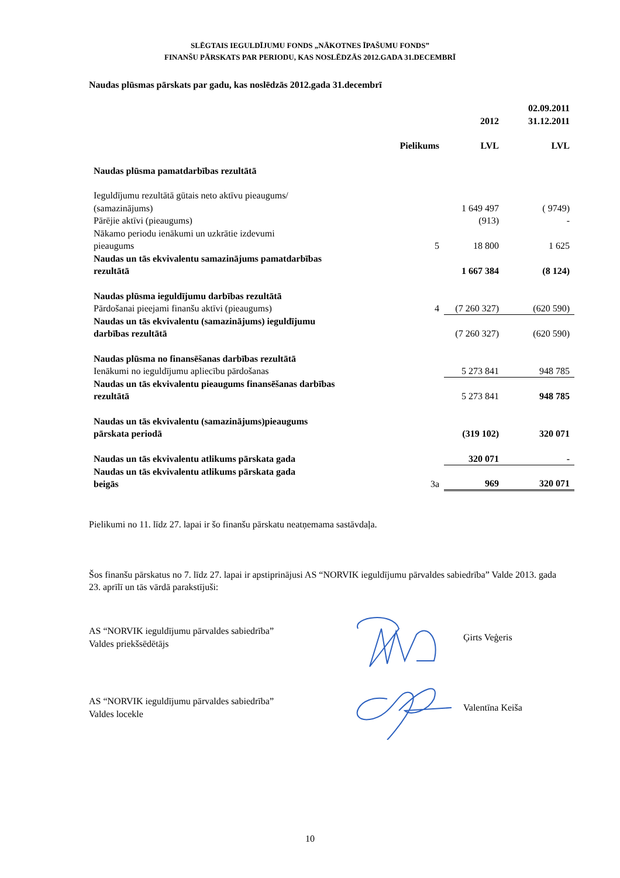SLĒGTAIS IEGULDĪJUMU FONDS „NĀKOTNES ĪPAŠUMU FONDS”
FINANŠU PĀRSKATS PAR PERIODU, KAS NOSLĒDZĀS 2012.GADA 31.DECEMBRĪ
Naudas plūsmas pārskats par gadu, kas noslēdzās 2012.gada 31.decembrī
| | | 2012 | 02.09.2011 31.12.2011 |
| | Pielikums | LVL | LVL |
| Naudas plūsma pamatdarbības rezultātā | | | |
| Ieguldījumu rezultātā gūtais neto aktīvu pieaugums/ (samazinājums) | | 1 649 497 | ( 9749) |
| Pārējie aktīvi (pieaugums) | | (913) | - |
| Nākamo periodu ienākumi un uzkrātie izdevumi pieaugums | 5 | 18 800 | 1 625 |
| Naudas un tās ekvivalentu samazinājums pamatdarbības rezultātā | | 1 667 384 | (8 124) |
| Naudas plūsma ieguldījumu darbības rezultātā Pārdošanai pieejami finanšu aktīvi (pieaugums) | 4 | (7 260 327) | (620 590) |
| Naudas un tās ekvivalentu (samazinājums) ieguldījumu darbības rezultātā | | (7 260 327) | (620 590) |
| Naudas plūsma no finansēšanas darbības rezultātā Ienākumi no ieguldījumu apliecību pārdošanas | | 5 273 841 | 948 785 |
| Naudas un tās ekvivalentu pieaugums finansēšanas darbības rezultātā | | 5 273 841 | 948 785 |
| Naudas un tās ekvivalentu (samazinājums)pieaugums pārskata periodā | | (319 102) | 320 071 |
| Naudas un tās ekvivalentu atlikums pārskata gada | | 320 071 | - |
| Naudas un tās ekvivalentu atlikums pārskata gada beigās | 3a | 969 | 320 071 |
Pielikumi no 11. līdz 27. lapai ir šo finanšu pārskatu neatņemama sastāvdaļa.
Šos finanšu pārskatus no 7. līdz 27. lapai ir apstiprinājusi AS “NORVIK ieguldījumu pārvaldes sabiedrība” Valde 2013. gada 23. aprīlī un tās vārdā parakstījuši:
AS “NORVIK ieguldījumu pārvaldes sabiedrība”
Valdes priekšsēdētājs
Ģirts Veģeris
AS “NORVIK ieguldījumu pārvaldes sabiedrība”
Valdes locekle
Valentīna Keiša
10